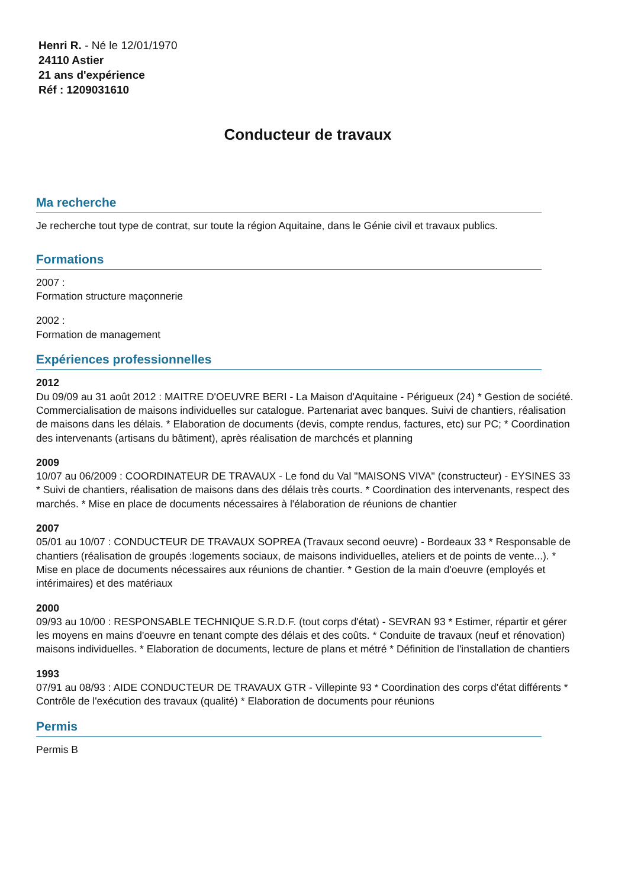Henri R. - Né le 12/01/1970
24110 Astier
21 ans d'expérience
Réf : 1209031610
Conducteur de travaux
Ma recherche
Je recherche tout type de contrat, sur toute la région Aquitaine, dans le Génie civil et travaux publics.
Formations
2007 :
Formation structure maçonnerie
2002 :
Formation de management
Expériences professionnelles
2012
Du 09/09 au 31 août 2012 : MAITRE D'OEUVRE BERI - La Maison d'Aquitaine - Périgueux (24) * Gestion de société. Commercialisation de maisons individuelles sur catalogue. Partenariat avec banques. Suivi de chantiers, réalisation de maisons dans les délais. * Elaboration de documents (devis, compte rendus, factures, etc) sur PC; * Coordination des intervenants (artisans du bâtiment), après réalisation de marchcés et planning
2009
10/07 au 06/2009 : COORDINATEUR DE TRAVAUX - Le fond du Val "MAISONS VIVA" (constructeur) - EYSINES 33 * Suivi de chantiers, réalisation de maisons dans des délais très courts. * Coordination des intervenants, respect des marchés. * Mise en place de documents nécessaires à l'élaboration de réunions de chantier
2007
05/01 au 10/07 : CONDUCTEUR DE TRAVAUX SOPREA (Travaux second oeuvre) - Bordeaux 33 * Responsable de chantiers (réalisation de groupés :logements sociaux, de maisons individuelles, ateliers et de points de vente...). * Mise en place de documents nécessaires aux réunions de chantier. * Gestion de la main d'oeuvre (employés et intérimaires) et des matériaux
2000
09/93 au 10/00 : RESPONSABLE TECHNIQUE S.R.D.F. (tout corps d'état) - SEVRAN 93 * Estimer, répartir et gérer les moyens en mains d'oeuvre en tenant compte des délais et des coûts. * Conduite de travaux (neuf et rénovation) maisons individuelles. * Elaboration de documents, lecture de plans et métré * Définition de l'installation de chantiers
1993
07/91 au 08/93 : AIDE CONDUCTEUR DE TRAVAUX GTR - Villepinte 93 * Coordination des corps d'état différents * Contrôle de l'exécution des travaux (qualité) * Elaboration de documents pour réunions
Permis
Permis B